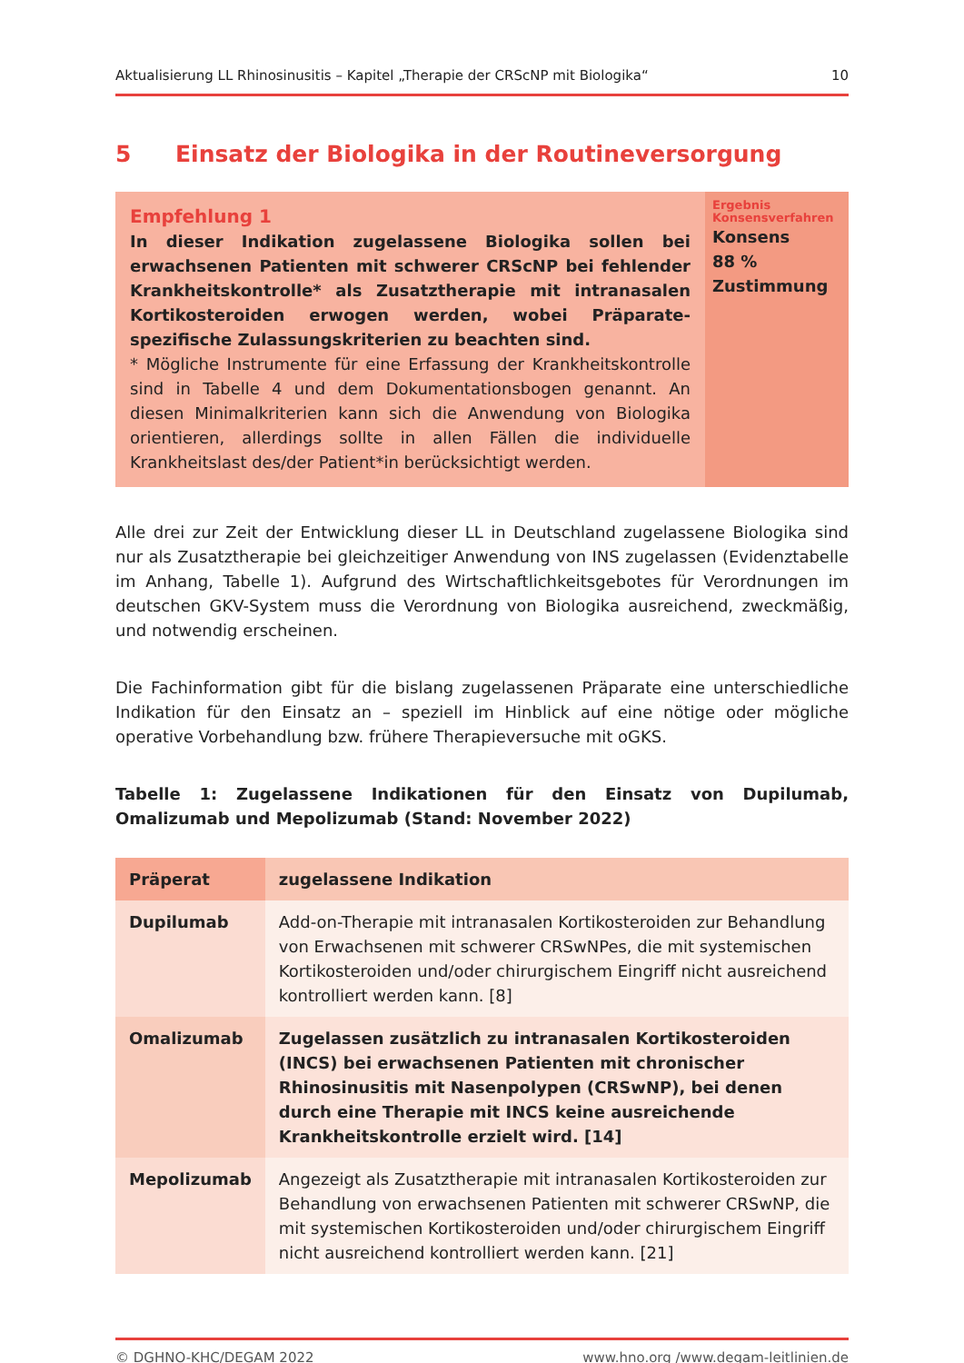Aktualisierung LL Rhinosinusitis – Kapitel „Therapie der CRScNP mit Biologika“10
5 Einsatz der Biologika in der Routineversorgung
Empfehlung 1
In dieser Indikation zugelassene Biologika sollen bei erwachsenen Patienten mit schwerer CRScNP bei fehlender Krankheitskontrolle* als Zusatztherapie mit intranasalen Kortikosteroiden erwogen werden, wobei Präparate-spezifische Zulassungskriterien zu beachten sind.
* Mögliche Instrumente für eine Erfassung der Krankheitskontrolle sind in Tabelle 4 und dem Dokumentationsbogen genannt. An diesen Minimalkriterien kann sich die Anwendung von Biologika orientieren, allerdings sollte in allen Fällen die individuelle Krankheitslast des/der Patient*in berücksichtigt werden.
Ergebnis Konsensverfahren
Konsens
88 %
Zustimmung
Alle drei zur Zeit der Entwicklung dieser LL in Deutschland zugelassene Biologika sind nur als Zusatztherapie bei gleichzeitiger Anwendung von INS zugelassen (Evidenztabelle im Anhang, Tabelle 1). Aufgrund des Wirtschaftlichkeitsgebotes für Verordnungen im deutschen GKV-System muss die Verordnung von Biologika ausreichend, zweckmäßig, und notwendig erscheinen.
Die Fachinformation gibt für die bislang zugelassenen Präparate eine unterschiedliche Indikation für den Einsatz an – speziell im Hinblick auf eine nötige oder mögliche operative Vorbehandlung bzw. frühere Therapieversuche mit oGKS.
Tabelle 1: Zugelassene Indikationen für den Einsatz von Dupilumab, Omalizumab und Mepolizumab (Stand: November 2022)
| Präperat | zugelassene Indikation |
| --- | --- |
| Dupilumab | Add-on-Therapie mit intranasalen Kortikosteroiden zur Behandlung von Erwachsenen mit schwerer CRSwNPes, die mit systemischen Kortikosteroiden und/oder chirurgischem Eingriff nicht ausreichend kontrolliert werden kann. [8] |
| Omalizumab | Zugelassen zusätzlich zu intranasalen Kortikosteroiden (INCS) bei erwachsenen Patienten mit chronischer Rhinosinusitis mit Nasenpolypen (CRSwNP), bei denen durch eine Therapie mit INCS keine ausreichende Krankheitskontrolle erzielt wird. [14] |
| Mepolizumab | Angezeigt als Zusatztherapie mit intranasalen Kortikosteroiden zur Behandlung von erwachsenen Patienten mit schwerer CRSwNP, die mit systemischen Kortikosteroiden und/oder chirurgischem Eingriff nicht ausreichend kontrolliert werden kann. [21] |
© DGHNO-KHC/DEGAM 2022 www.hno.org /www.degam-leitlinien.de